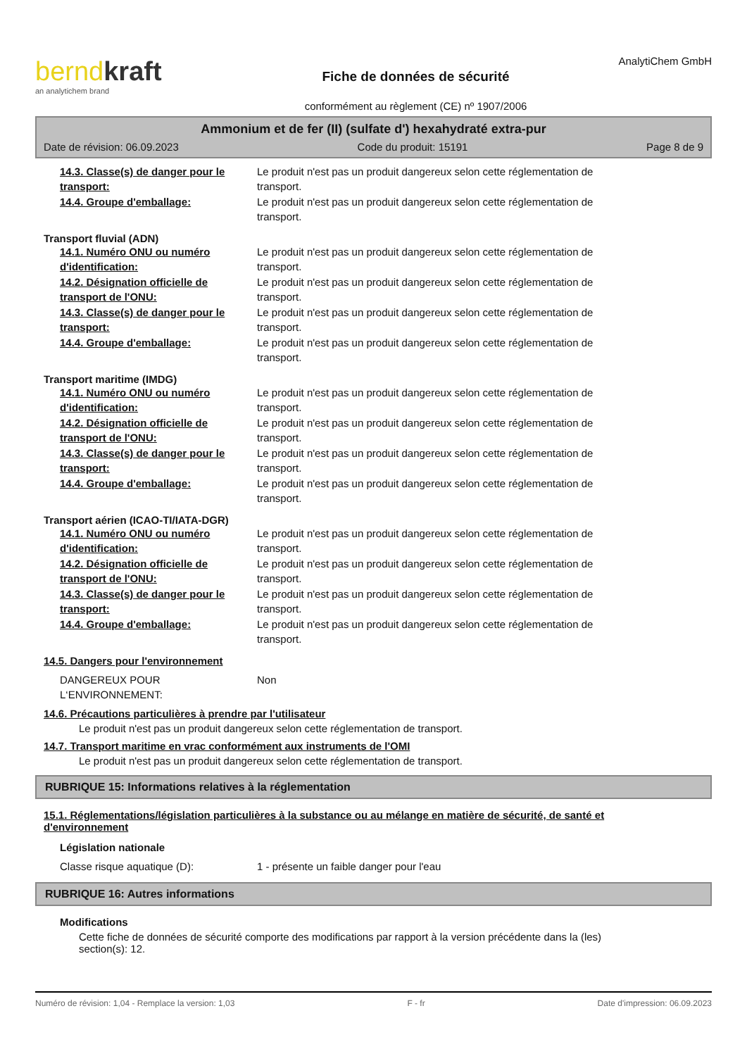bernd kraft
an analytichem brand
Fiche de données de sécurité
conformément au règlement (CE) nº 1907/2006
AnalytiChem GmbH
Ammonium et de fer (II) (sulfate d') hexahydraté extra-pur
Date de révision: 06.09.2023 Code du produit: 15191 Page 8 de 9
14.3. Classe(s) de danger pour le transport:
Le produit n'est pas un produit dangereux selon cette réglementation de transport.
14.4. Groupe d'emballage: Le produit n'est pas un produit dangereux selon cette réglementation de transport.
Transport fluvial (ADN)
14.1. Numéro ONU ou numéro d'identification:
Le produit n'est pas un produit dangereux selon cette réglementation de transport.
14.2. Désignation officielle de transport de l'ONU:
Le produit n'est pas un produit dangereux selon cette réglementation de transport.
14.3. Classe(s) de danger pour le transport:
Le produit n'est pas un produit dangereux selon cette réglementation de transport.
14.4. Groupe d'emballage: Le produit n'est pas un produit dangereux selon cette réglementation de transport.
Transport maritime (IMDG)
14.1. Numéro ONU ou numéro d'identification:
Le produit n'est pas un produit dangereux selon cette réglementation de transport.
14.2. Désignation officielle de transport de l'ONU:
Le produit n'est pas un produit dangereux selon cette réglementation de transport.
14.3. Classe(s) de danger pour le transport:
Le produit n'est pas un produit dangereux selon cette réglementation de transport.
14.4. Groupe d'emballage: Le produit n'est pas un produit dangereux selon cette réglementation de transport.
Transport aérien (ICAO-TI/IATA-DGR)
14.1. Numéro ONU ou numéro d'identification:
Le produit n'est pas un produit dangereux selon cette réglementation de transport.
14.2. Désignation officielle de transport de l'ONU:
Le produit n'est pas un produit dangereux selon cette réglementation de transport.
14.3. Classe(s) de danger pour le transport:
Le produit n'est pas un produit dangereux selon cette réglementation de transport.
14.4. Groupe d'emballage: Le produit n'est pas un produit dangereux selon cette réglementation de transport.
14.5. Dangers pour l'environnement
DANGEREUX POUR L‘ENVIRONNEMENT: Non
14.6. Précautions particulières à prendre par l'utilisateur
Le produit n'est pas un produit dangereux selon cette réglementation de transport.
14.7. Transport maritime en vrac conformément aux instruments de l'OMI
Le produit n'est pas un produit dangereux selon cette réglementation de transport.
RUBRIQUE 15: Informations relatives à la réglementation
15.1. Réglementations/législation particulières à la substance ou au mélange en matière de sécurité, de santé et d'environnement
Législation nationale
Classe risque aquatique (D): 1 - présente un faible danger pour l'eau
RUBRIQUE 16: Autres informations
Modifications
Cette fiche de données de sécurité comporte des modifications par rapport à la version précédente dans la (les) section(s): 12.
Numéro de révision: 1,04 - Remplace la version: 1,03 F - fr Date d'impression: 06.09.2023